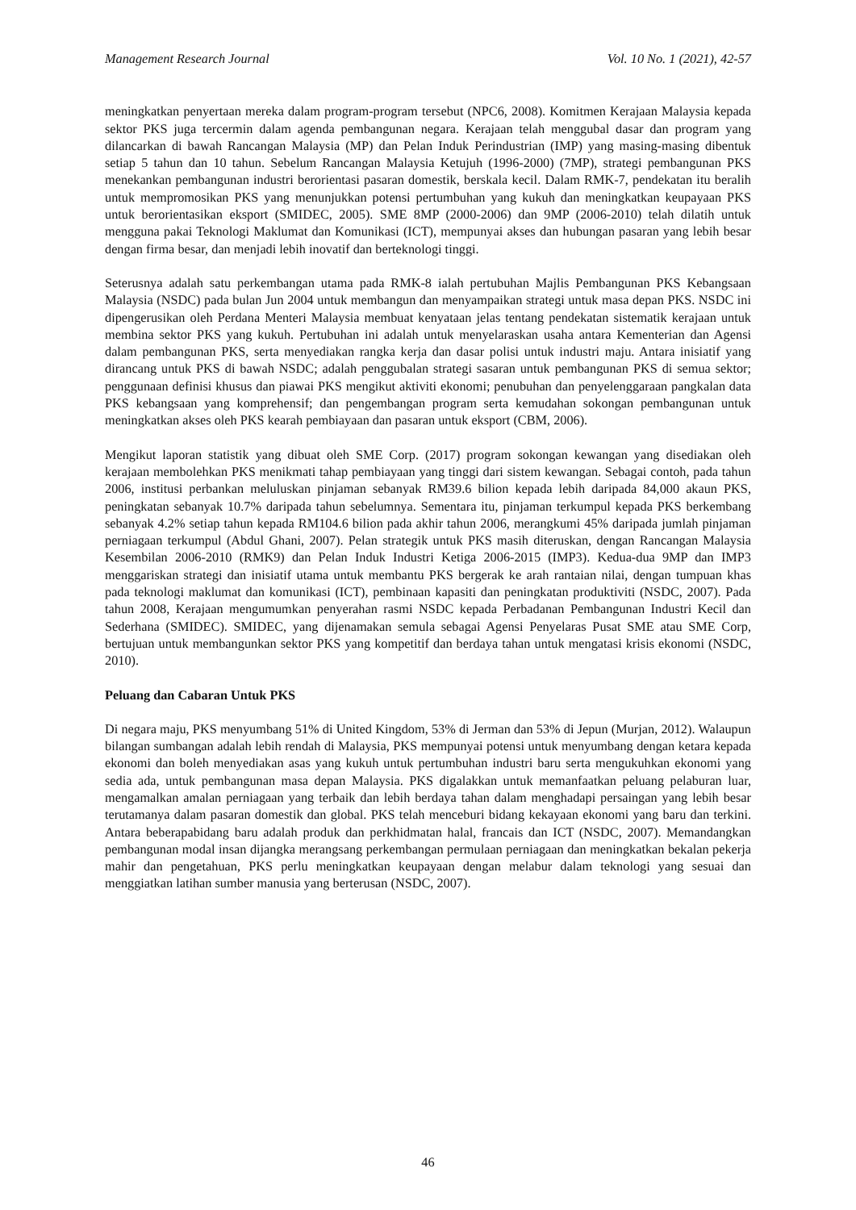Management Research Journal Vol. 10 No. 1 (2021), 42-57
meningkatkan penyertaan mereka dalam program-program tersebut (NPC6, 2008). Komitmen Kerajaan Malaysia kepada sektor PKS juga tercermin dalam agenda pembangunan negara. Kerajaan telah menggubal dasar dan program yang dilancarkan di bawah Rancangan Malaysia (MP) dan Pelan Induk Perindustrian (IMP) yang masing-masing dibentuk setiap 5 tahun dan 10 tahun. Sebelum Rancangan Malaysia Ketujuh (1996-2000) (7MP), strategi pembangunan PKS menekankan pembangunan industri berorientasi pasaran domestik, berskala kecil. Dalam RMK-7, pendekatan itu beralih untuk mempromosikan PKS yang menunjukkan potensi pertumbuhan yang kukuh dan meningkatkan keupayaan PKS untuk berorientasikan eksport (SMIDEC, 2005). SME 8MP (2000-2006) dan 9MP (2006-2010) telah dilatih untuk mengguna pakai Teknologi Maklumat dan Komunikasi (ICT), mempunyai akses dan hubungan pasaran yang lebih besar dengan firma besar, dan menjadi lebih inovatif dan berteknologi tinggi.
Seterusnya adalah satu perkembangan utama pada RMK-8 ialah pertubuhan Majlis Pembangunan PKS Kebangsaan Malaysia (NSDC) pada bulan Jun 2004 untuk membangun dan menyampaikan strategi untuk masa depan PKS. NSDC ini dipengerusikan oleh Perdana Menteri Malaysia membuat kenyataan jelas tentang pendekatan sistematik kerajaan untuk membina sektor PKS yang kukuh. Pertubuhan ini adalah untuk menyelaraskan usaha antara Kementerian dan Agensi dalam pembangunan PKS, serta menyediakan rangka kerja dan dasar polisi untuk industri maju. Antara inisiatif yang dirancang untuk PKS di bawah NSDC; adalah penggubalan strategi sasaran untuk pembangunan PKS di semua sektor; penggunaan definisi khusus dan piawai PKS mengikut aktiviti ekonomi; penubuhan dan penyelenggaraan pangkalan data PKS kebangsaan yang komprehensif; dan pengembangan program serta kemudahan sokongan pembangunan untuk meningkatkan akses oleh PKS kearah pembiayaan dan pasaran untuk eksport (CBM, 2006).
Mengikut laporan statistik yang dibuat oleh SME Corp. (2017) program sokongan kewangan yang disediakan oleh kerajaan membolehkan PKS menikmati tahap pembiayaan yang tinggi dari sistem kewangan. Sebagai contoh, pada tahun 2006, institusi perbankan meluluskan pinjaman sebanyak RM39.6 bilion kepada lebih daripada 84,000 akaun PKS, peningkatan sebanyak 10.7% daripada tahun sebelumnya. Sementara itu, pinjaman terkumpul kepada PKS berkembang sebanyak 4.2% setiap tahun kepada RM104.6 bilion pada akhir tahun 2006, merangkumi 45% daripada jumlah pinjaman perniagaan terkumpul (Abdul Ghani, 2007). Pelan strategik untuk PKS masih diteruskan, dengan Rancangan Malaysia Kesembilan 2006-2010 (RMK9) dan Pelan Induk Industri Ketiga 2006-2015 (IMP3). Kedua-dua 9MP dan IMP3 menggariskan strategi dan inisiatif utama untuk membantu PKS bergerak ke arah rantaian nilai, dengan tumpuan khas pada teknologi maklumat dan komunikasi (ICT), pembinaan kapasiti dan peningkatan produktiviti (NSDC, 2007). Pada tahun 2008, Kerajaan mengumumkan penyerahan rasmi NSDC kepada Perbadanan Pembangunan Industri Kecil dan Sederhana (SMIDEC). SMIDEC, yang dijenamakan semula sebagai Agensi Penyelaras Pusat SME atau SME Corp, bertujuan untuk membangunkan sektor PKS yang kompetitif dan berdaya tahan untuk mengatasi krisis ekonomi (NSDC, 2010).
Peluang dan Cabaran Untuk PKS
Di negara maju, PKS menyumbang 51% di United Kingdom, 53% di Jerman dan 53% di Jepun (Murjan, 2012). Walaupun bilangan sumbangan adalah lebih rendah di Malaysia, PKS mempunyai potensi untuk menyumbang dengan ketara kepada ekonomi dan boleh menyediakan asas yang kukuh untuk pertumbuhan industri baru serta mengukuhkan ekonomi yang sedia ada, untuk pembangunan masa depan Malaysia. PKS digalakkan untuk memanfaatkan peluang pelaburan luar, mengamalkan amalan perniagaan yang terbaik dan lebih berdaya tahan dalam menghadapi persaingan yang lebih besar terutamanya dalam pasaran domestik dan global. PKS telah menceburi bidang kekayaan ekonomi yang baru dan terkini. Antara beberapabidang baru adalah produk dan perkhidmatan halal, francais dan ICT (NSDC, 2007). Memandangkan pembangunan modal insan dijangka merangsang perkembangan permulaan perniagaan dan meningkatkan bekalan pekerja mahir dan pengetahuan, PKS perlu meningkatkan keupayaan dengan melabur dalam teknologi yang sesuai dan menggiatkan latihan sumber manusia yang berterusan (NSDC, 2007).
46